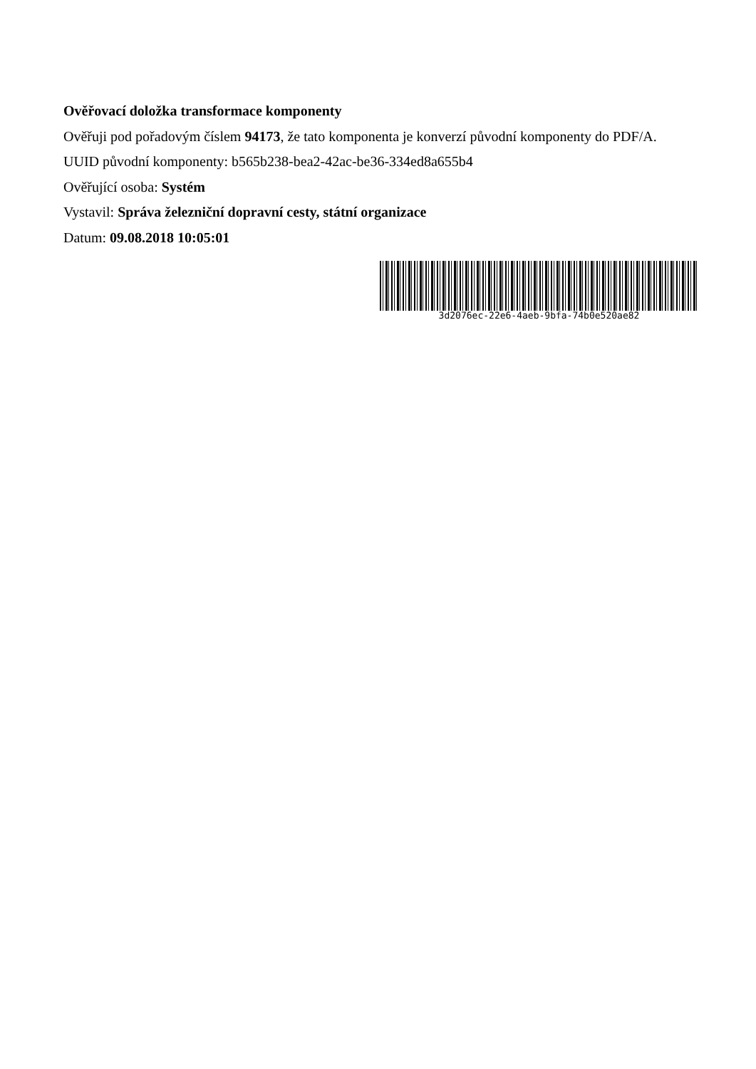Ověřovací doložka transformace komponenty
Ověřuji pod pořadovým číslem 94173, že tato komponenta je konverzí původní komponenty do PDF/A.
UUID původní komponenty: b565b238-bea2-42ac-be36-334ed8a655b4
Ověřující osoba: Systém
Vystavil: Správa železniční dopravní cesty, státní organizace
Datum: 09.08.2018 10:05:01
3d2076ec-22e6-4aeb-9bfa-74b0e520ae82